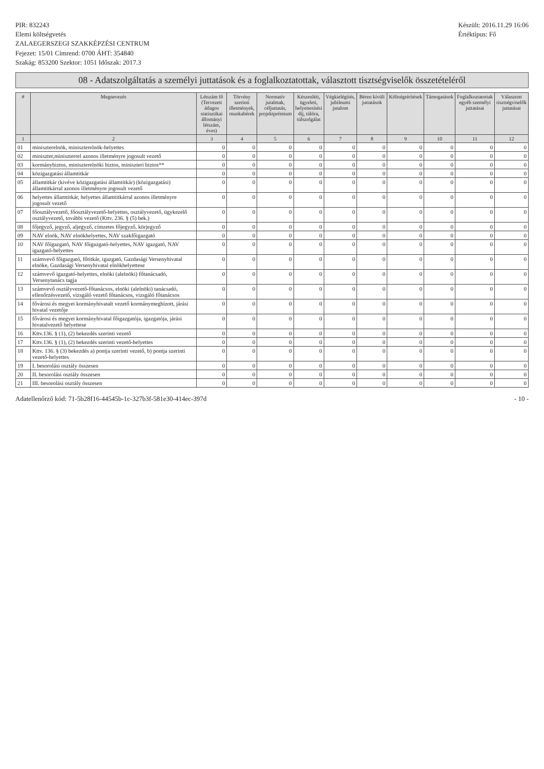PIR: 832243
Elemi költségvetés
ZALAEGERSZEGI SZAKKÉPZÉSI CENTRUM
Fejezet: 15/01 Címrend: 0700 ÁHT: 354840
Szakág: 853200 Szektor: 1051 Időszak: 2017.3
Készült: 2016.11.29 16:06
Értéktípus: Fő
08 - Adatszolgáltatás a személyi juttatások és a foglalkoztatottak, választott tisztségviselők összetételéről
| # | Megnevezés | Létszám fő (Tervezett átlagos statisztikai állományi létszám, éves) | Törvény szerinti illetmények, munkabérek | Normatív jutalmak, céljuttatás, projektprémium | Készenléti, ügyeleti, helyettesítési díj, túlóra, túlszolgálat | Végkielégítés, jubileumi jutalom | Béren kívüli juttatások | Költségtérítések | Támogatások | Foglalkoztatottak egyéb személyi juttatásai | Választott tisztségviselők juttatásai |
| --- | --- | --- | --- | --- | --- | --- | --- | --- | --- | --- | --- |
| 1 | 2 | 3 | 4 | 5 | 6 | 7 | 8 | 9 | 10 | 11 | 12 |
| 01 | miniszterelnök, miniszterelnök-helyettes | 0 | 0 | 0 | 0 | 0 | 0 | 0 | 0 | 0 | 0 |
| 02 | miniszter,miniszterrel azonos illetményre jogosult vezető | 0 | 0 | 0 | 0 | 0 | 0 | 0 | 0 | 0 | 0 |
| 03 | kormánybiztos, miniszterelnöki biztos, miniszteri biztos** | 0 | 0 | 0 | 0 | 0 | 0 | 0 | 0 | 0 | 0 |
| 04 | közigazgatási államtitkár | 0 | 0 | 0 | 0 | 0 | 0 | 0 | 0 | 0 | 0 |
| 05 | államtitkár (kivéve közigazgatási államtitkár) (közigazgatási) államtitkárral azonos illetményre jogosult vezető | 0 | 0 | 0 | 0 | 0 | 0 | 0 | 0 | 0 | 0 |
| 06 | helyettes államtitkár, helyettes államtitkárral azonos illetményre jogosult vezető | 0 | 0 | 0 | 0 | 0 | 0 | 0 | 0 | 0 | 0 |
| 07 | főosztályvezető, főosztályvezető-helyettes, osztályvezető, ügykezelő osztályvezető, további vezető (Kttv. 236. § (5) bek.) | 0 | 0 | 0 | 0 | 0 | 0 | 0 | 0 | 0 | 0 |
| 08 | főjegyző, jegyző, aljegyző, címzetes főjegyző, körjegyző | 0 | 0 | 0 | 0 | 0 | 0 | 0 | 0 | 0 | 0 |
| 09 | NAV elnök, NAV elnökhelyettes, NAV szakfőigazgató | 0 | 0 | 0 | 0 | 0 | 0 | 0 | 0 | 0 | 0 |
| 10 | NAV főigazgató, NAV főigazgató-helyettes, NAV igazgató, NAV igazgató-helyettes | 0 | 0 | 0 | 0 | 0 | 0 | 0 | 0 | 0 | 0 |
| 11 | számvevő főigazgató, főtitkár, igazgató, Gazdasági Versenyhivatal elnöke, Gazdasági Versenyhivatal elnökhelyettese | 0 | 0 | 0 | 0 | 0 | 0 | 0 | 0 | 0 | 0 |
| 12 | számvevő igazgató-helyettes, elnöki (alelnöki) főtanácsadó, Versenytanács tagja | 0 | 0 | 0 | 0 | 0 | 0 | 0 | 0 | 0 | 0 |
| 13 | számvevő osztályvezető-főtanácsos, elnöki (alelnöki) tanácsadó, ellenőrzésvezető, vizsgáló vezető főtanácsos, vizsgáló főtanácsos | 0 | 0 | 0 | 0 | 0 | 0 | 0 | 0 | 0 | 0 |
| 14 | fővárosi és megyei kormányhivatalt vezető kormánymegbízott, járási hivatal vezetője | 0 | 0 | 0 | 0 | 0 | 0 | 0 | 0 | 0 | 0 |
| 15 | fővárosi és megyei kormányhivatal főigazgatója, igazgatója, járási hivatalvezető helyettese | 0 | 0 | 0 | 0 | 0 | 0 | 0 | 0 | 0 | 0 |
| 16 | Kttv.136. § (1), (2) bekezdés szerinti vezető | 0 | 0 | 0 | 0 | 0 | 0 | 0 | 0 | 0 | 0 |
| 17 | Kttv.136. § (1), (2) bekezdés szerinti vezető-helyettes | 0 | 0 | 0 | 0 | 0 | 0 | 0 | 0 | 0 | 0 |
| 18 | Kttv. 136. § (3) bekezdés a) pontja szerinti vezető, b) pontja szerinti vezető-helyettes | 0 | 0 | 0 | 0 | 0 | 0 | 0 | 0 | 0 | 0 |
| 19 | I. besorolási osztály összesen | 0 | 0 | 0 | 0 | 0 | 0 | 0 | 0 | 0 | 0 |
| 20 | II. besorolási osztály összesen | 0 | 0 | 0 | 0 | 0 | 0 | 0 | 0 | 0 | 0 |
| 21 | III. besorolási osztály összesen | 0 | 0 | 0 | 0 | 0 | 0 | 0 | 0 | 0 | 0 |
Adatellenőrző kód: 71-5b28f16-44545b-1c-327b3f-581e30-414ec-397d
- 10 -